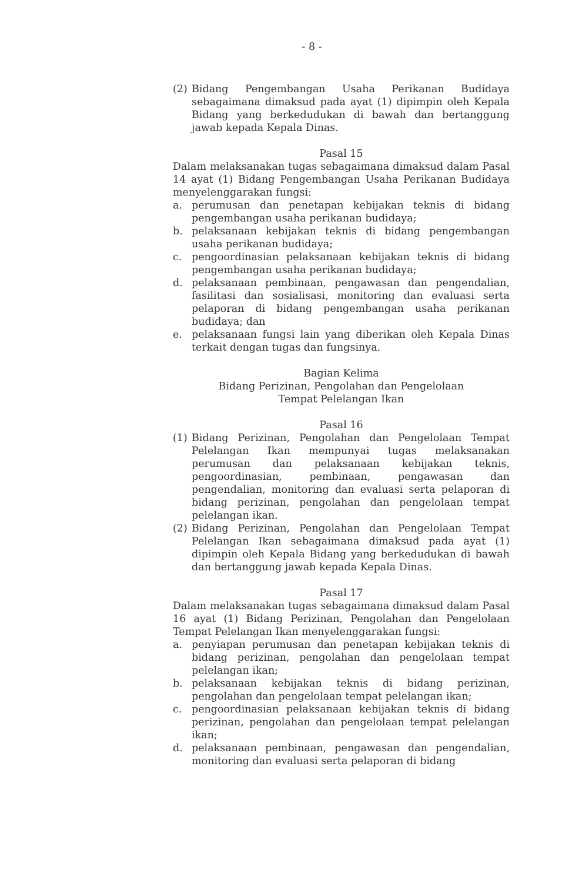- 8 -
(2) Bidang Pengembangan Usaha Perikanan Budidaya sebagaimana dimaksud pada ayat (1) dipimpin oleh Kepala Bidang yang berkedudukan di bawah dan bertanggung jawab kepada Kepala Dinas.
Pasal 15
Dalam melaksanakan tugas sebagaimana dimaksud dalam Pasal 14 ayat (1) Bidang Pengembangan Usaha Perikanan Budidaya menyelenggarakan fungsi:
a. perumusan dan penetapan kebijakan teknis di bidang pengembangan usaha perikanan budidaya;
b. pelaksanaan kebijakan teknis di bidang pengembangan usaha perikanan budidaya;
c. pengoordinasian pelaksanaan kebijakan teknis di bidang pengembangan usaha perikanan budidaya;
d. pelaksanaan pembinaan, pengawasan dan pengendalian, fasilitasi dan sosialisasi, monitoring dan evaluasi serta pelaporan di bidang pengembangan usaha perikanan budidaya; dan
e. pelaksanaan fungsi lain yang diberikan oleh Kepala Dinas terkait dengan tugas dan fungsinya.
Bagian Kelima
Bidang Perizinan, Pengolahan dan Pengelolaan
Tempat Pelelangan Ikan
Pasal 16
(1) Bidang Perizinan, Pengolahan dan Pengelolaan Tempat Pelelangan Ikan mempunyai tugas melaksanakan perumusan dan pelaksanaan kebijakan teknis, pengoordinasian, pembinaan, pengawasan dan pengendalian, monitoring dan evaluasi serta pelaporan di bidang perizinan, pengolahan dan pengelolaan tempat pelelangan ikan.
(2) Bidang Perizinan, Pengolahan dan Pengelolaan Tempat Pelelangan Ikan sebagaimana dimaksud pada ayat (1) dipimpin oleh Kepala Bidang yang berkedudukan di bawah dan bertanggung jawab kepada Kepala Dinas.
Pasal 17
Dalam melaksanakan tugas sebagaimana dimaksud dalam Pasal 16 ayat (1) Bidang Perizinan, Pengolahan dan Pengelolaan Tempat Pelelangan Ikan menyelenggarakan fungsi:
a. penyiapan perumusan dan penetapan kebijakan teknis di bidang perizinan, pengolahan dan pengelolaan tempat pelelangan ikan;
b. pelaksanaan kebijakan teknis di bidang perizinan, pengolahan dan pengelolaan tempat pelelangan ikan;
c. pengoordinasian pelaksanaan kebijakan teknis di bidang perizinan, pengolahan dan pengelolaan tempat pelelangan ikan;
d. pelaksanaan pembinaan, pengawasan dan pengendalian, monitoring dan evaluasi serta pelaporan di bidang